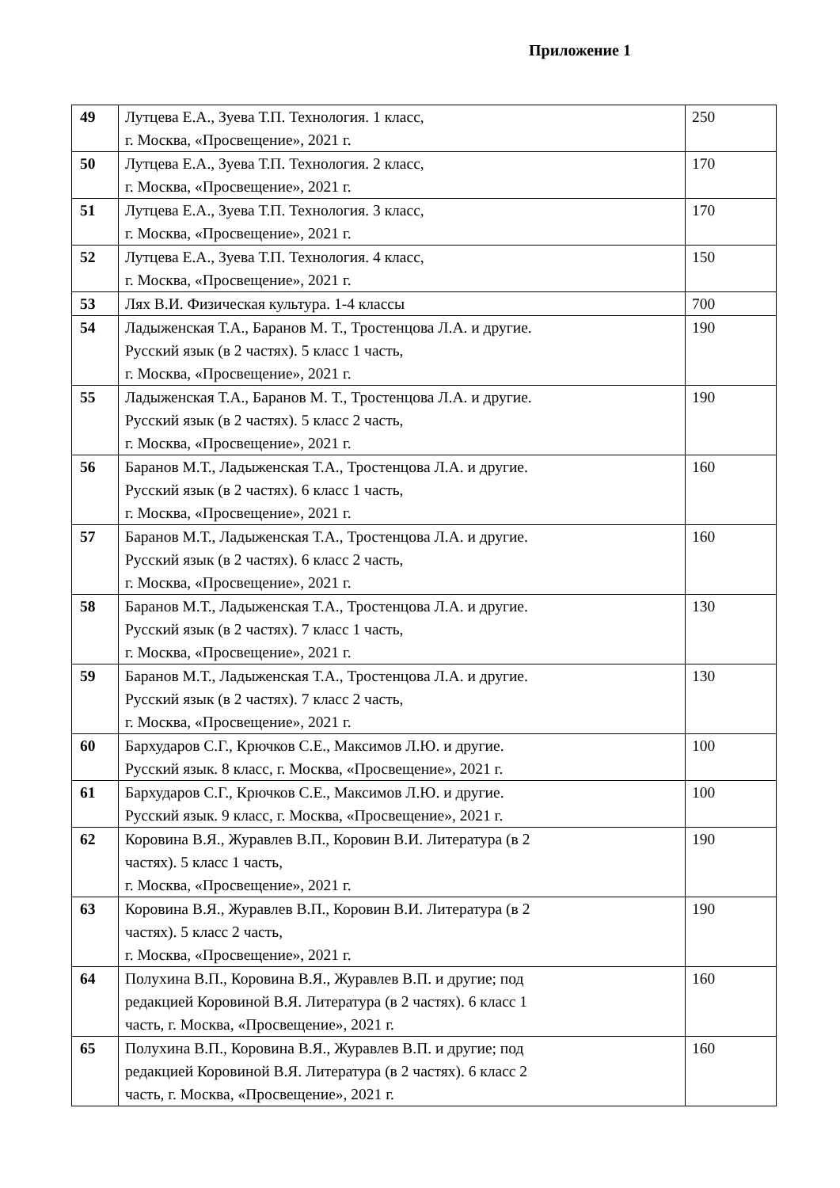Приложение 1
| 49 | Лутцева Е.А., Зуева Т.П. Технология. 1 класс, г. Москва, «Просвещение», 2021 г. | 250 |
| 50 | Лутцева Е.А., Зуева Т.П. Технология. 2 класс, г. Москва, «Просвещение», 2021 г. | 170 |
| 51 | Лутцева Е.А., Зуева Т.П. Технология. 3 класс, г. Москва, «Просвещение», 2021 г. | 170 |
| 52 | Лутцева Е.А., Зуева Т.П. Технология. 4 класс, г. Москва, «Просвещение», 2021 г. | 150 |
| 53 | Лях В.И. Физическая культура. 1-4 классы | 700 |
| 54 | Ладыженская Т.А., Баранов М. Т., Тростенцова Л.А. и другие. Русский язык (в 2 частях). 5 класс 1 часть, г. Москва, «Просвещение», 2021 г. | 190 |
| 55 | Ладыженская Т.А., Баранов М. Т., Тростенцова Л.А. и другие. Русский язык (в 2 частях). 5 класс 2 часть, г. Москва, «Просвещение», 2021 г. | 190 |
| 56 | Баранов М.Т., Ладыженская Т.А., Тростенцова Л.А. и другие. Русский язык (в 2 частях). 6 класс 1 часть, г. Москва, «Просвещение», 2021 г. | 160 |
| 57 | Баранов М.Т., Ладыженская Т.А., Тростенцова Л.А. и другие. Русский язык (в 2 частях). 6 класс 2 часть, г. Москва, «Просвещение», 2021 г. | 160 |
| 58 | Баранов М.Т., Ладыженская Т.А., Тростенцова Л.А. и другие. Русский язык (в 2 частях). 7 класс 1 часть, г. Москва, «Просвещение», 2021 г. | 130 |
| 59 | Баранов М.Т., Ладыженская Т.А., Тростенцова Л.А. и другие. Русский язык (в 2 частях). 7 класс 2 часть, г. Москва, «Просвещение», 2021 г. | 130 |
| 60 | Бархударов С.Г., Крючков С.Е., Максимов Л.Ю. и другие. Русский язык. 8 класс, г. Москва, «Просвещение», 2021 г. | 100 |
| 61 | Бархударов С.Г., Крючков С.Е., Максимов Л.Ю. и другие. Русский язык. 9 класс, г. Москва, «Просвещение», 2021 г. | 100 |
| 62 | Коровина В.Я., Журавлев В.П., Коровин В.И. Литература (в 2 частях). 5 класс 1 часть, г. Москва, «Просвещение», 2021 г. | 190 |
| 63 | Коровина В.Я., Журавлев В.П., Коровин В.И. Литература (в 2 частях). 5 класс 2 часть, г. Москва, «Просвещение», 2021 г. | 190 |
| 64 | Полухина В.П., Коровина В.Я., Журавлев В.П. и другие; под редакцией Коровиной В.Я. Литература (в 2 частях). 6 класс 1 часть, г. Москва, «Просвещение», 2021 г. | 160 |
| 65 | Полухина В.П., Коровина В.Я., Журавлев В.П. и другие; под редакцией Коровиной В.Я. Литература (в 2 частях). 6 класс 2 часть, г. Москва, «Просвещение», 2021 г. | 160 |